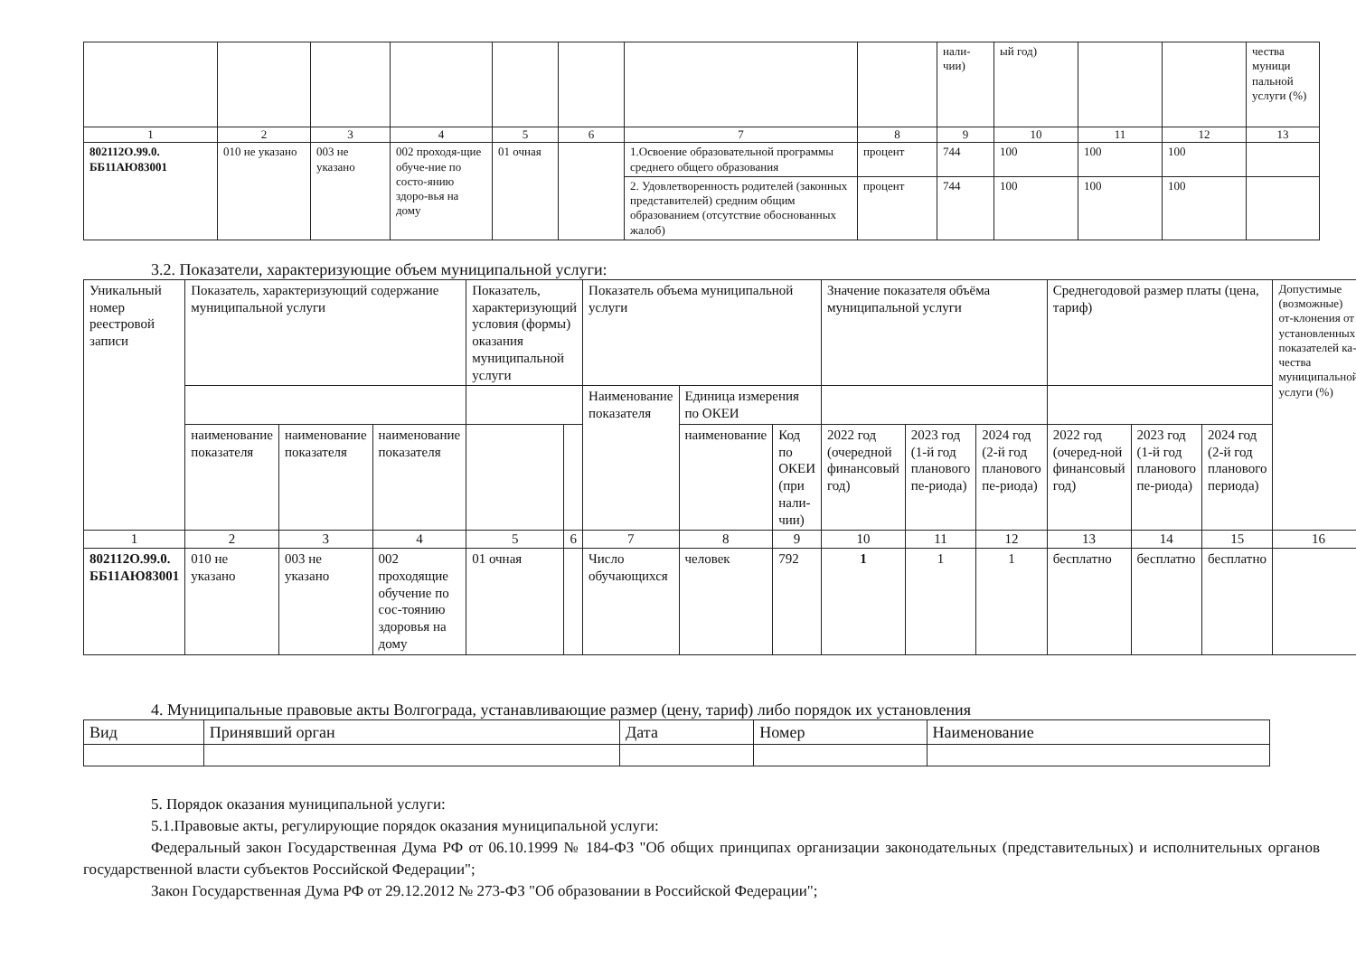| | | | | | | | | нали-чии) | ый год) | | | чества муници пальной услуги (%) |
| 1 | 2 | 3 | 4 | 5 | 6 | 7 | 8 | 9 | 10 | 11 | 12 | 13 |
| 802112О.99.0. ББ11АЮ83001 | 010 не указано | 003 не указано | 002 проходя-щие обуче-ние по состо-янию здоро-вья на дому | 01 очная | | 1.Освоение образовательной программы среднего общего образования | процент | 744 | 100 | 100 | 100 | |
| | | | | | | 2. Удовлетворенность родителей (законных представителей) средним общим образованием (отсутствие обоснованных жалоб) | процент | 744 | 100 | 100 | 100 | |
3.2. Показатели, характеризующие объем муниципальной услуги:
| Уникальный номер реестровой записи | Показатель, характеризующий содержание муниципальной услуги | | | Показатель, характеризующий условия (формы) оказания муниципальной услуги | | Показатель объема муниципальной услуги | | | Значение показателя объёма муниципальной услуги | | | Среднегодовой размер платы (цена, тариф) | | | Допустимые (возможные) от-клонения от установленных показателей ка-чества муниципальной услуги (%) |
| | | | | | | Наименование показателя | Единица измерения по ОКЕИ | | | | | | | | |
| | наименование показателя | наименование показателя | наименование показателя | | | | наименование | Код по ОКЕИ (при нали-чии) | 2022 год (очередной финансовый год) | 2023 год (1-й год планового пе-риода) | 2024 год (2-й год планового пе-риода) | 2022 год (очеред-ной финансовый год) | 2023 год (1-й год планового пе-риода) | 2024 год (2-й год планового периода) | |
| 1 | 2 | 3 | 4 | 5 | 6 | 7 | 8 | 9 | 10 | 11 | 12 | 13 | 14 | 15 | 16 |
| 802112О.99.0. ББ11АЮ83001 | 010 не указано | 003 не указано | 002 проходящие обучение по сос-тоянию здоровья на дому | 01 очная | | Число обучающихся | человек | 792 | 1 | 1 | 1 | бесплатно | бесплатно | бесплатно | |
4. Муниципальные правовые акты Волгограда, устанавливающие размер (цену, тариф) либо порядок их установления
| Вид | Принявший орган | Дата | Номер | Наименование |
5. Порядок оказания муниципальной услуги:
5.1.Правовые акты, регулирующие порядок оказания муниципальной услуги:
Федеральный закон Государственная Дума РФ от 06.10.1999 № 184-ФЗ "Об общих принципах организации законодательных (представительных) и исполнительных органов государственной власти субъектов Российской Федерации";
Закон Государственная Дума РФ от 29.12.2012 № 273-ФЗ "Об образовании в Российской Федерации";